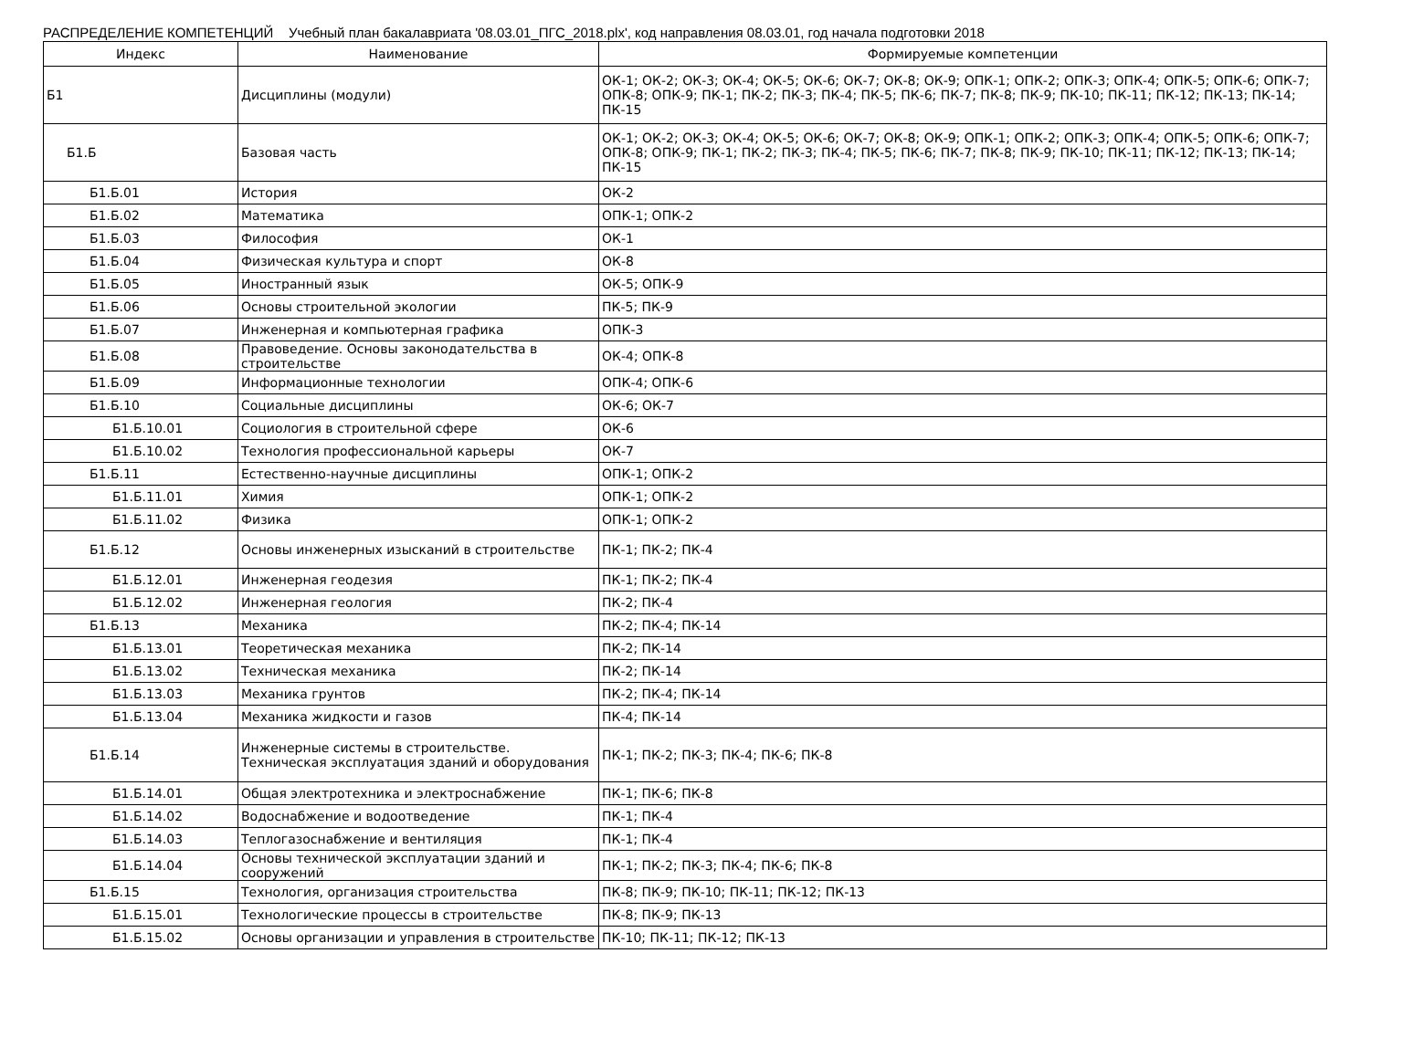РАСПРЕДЕЛЕНИЕ КОМПЕТЕНЦИЙ Учебный план бакалавриата '08.03.01_ПГС_2018.plx', код направления 08.03.01, год начала подготовки 2018
| Индекс | Наименование | Формируемые компетенции |
| --- | --- | --- |
| Б1 | Дисциплины (модули) | ОК-1; ОК-2; ОК-3; ОК-4; ОК-5; ОК-6; ОК-7; ОК-8; ОК-9; ОПК-1; ОПК-2; ОПК-3; ОПК-4; ОПК-5; ОПК-6; ОПК-7; ОПК-8; ОПК-9; ПК-1; ПК-2; ПК-3; ПК-4; ПК-5; ПК-6; ПК-7; ПК-8; ПК-9; ПК-10; ПК-11; ПК-12; ПК-13; ПК-14; ПК-15 |
| Б1.Б | Базовая часть | ОК-1; ОК-2; ОК-3; ОК-4; ОК-5; ОК-6; ОК-7; ОК-8; ОК-9; ОПК-1; ОПК-2; ОПК-3; ОПК-4; ОПК-5; ОПК-6; ОПК-7; ОПК-8; ОПК-9; ПК-1; ПК-2; ПК-3; ПК-4; ПК-5; ПК-6; ПК-7; ПК-8; ПК-9; ПК-10; ПК-11; ПК-12; ПК-13; ПК-14; ПК-15 |
| Б1.Б.01 | История | ОК-2 |
| Б1.Б.02 | Математика | ОПК-1; ОПК-2 |
| Б1.Б.03 | Философия | ОК-1 |
| Б1.Б.04 | Физическая культура и спорт | ОК-8 |
| Б1.Б.05 | Иностранный язык | ОК-5; ОПК-9 |
| Б1.Б.06 | Основы строительной экологии | ПК-5; ПК-9 |
| Б1.Б.07 | Инженерная и компьютерная графика | ОПК-3 |
| Б1.Б.08 | Правоведение. Основы законодательства в строительстве | ОК-4; ОПК-8 |
| Б1.Б.09 | Информационные технологии | ОПК-4; ОПК-6 |
| Б1.Б.10 | Социальные дисциплины | ОК-6; ОК-7 |
| Б1.Б.10.01 | Социология в строительной сфере | ОК-6 |
| Б1.Б.10.02 | Технология профессиональной карьеры | ОК-7 |
| Б1.Б.11 | Естественно-научные дисциплины | ОПК-1; ОПК-2 |
| Б1.Б.11.01 | Химия | ОПК-1; ОПК-2 |
| Б1.Б.11.02 | Физика | ОПК-1; ОПК-2 |
| Б1.Б.12 | Основы инженерных изысканий в строительстве | ПК-1; ПК-2; ПК-4 |
| Б1.Б.12.01 | Инженерная геодезия | ПК-1; ПК-2; ПК-4 |
| Б1.Б.12.02 | Инженерная геология | ПК-2; ПК-4 |
| Б1.Б.13 | Механика | ПК-2; ПК-4; ПК-14 |
| Б1.Б.13.01 | Теоретическая механика | ПК-2; ПК-14 |
| Б1.Б.13.02 | Техническая механика | ПК-2; ПК-14 |
| Б1.Б.13.03 | Механика грунтов | ПК-2; ПК-4; ПК-14 |
| Б1.Б.13.04 | Механика жидкости и газов | ПК-4; ПК-14 |
| Б1.Б.14 | Инженерные системы в строительстве. Техническая эксплуатация зданий и оборудования | ПК-1; ПК-2; ПК-3; ПК-4; ПК-6; ПК-8 |
| Б1.Б.14.01 | Общая электротехника и электроснабжение | ПК-1; ПК-6; ПК-8 |
| Б1.Б.14.02 | Водоснабжение и водоотведение | ПК-1; ПК-4 |
| Б1.Б.14.03 | Теплогазоснабжение и вентиляция | ПК-1; ПК-4 |
| Б1.Б.14.04 | Основы технической эксплуатации зданий и сооружений | ПК-1; ПК-2; ПК-3; ПК-4; ПК-6; ПК-8 |
| Б1.Б.15 | Технология, организация строительства | ПК-8; ПК-9; ПК-10; ПК-11; ПК-12; ПК-13 |
| Б1.Б.15.01 | Технологические процессы в строительстве | ПК-8; ПК-9; ПК-13 |
| Б1.Б.15.02 | Основы организации и управления в строительстве | ПК-10; ПК-11; ПК-12; ПК-13 |